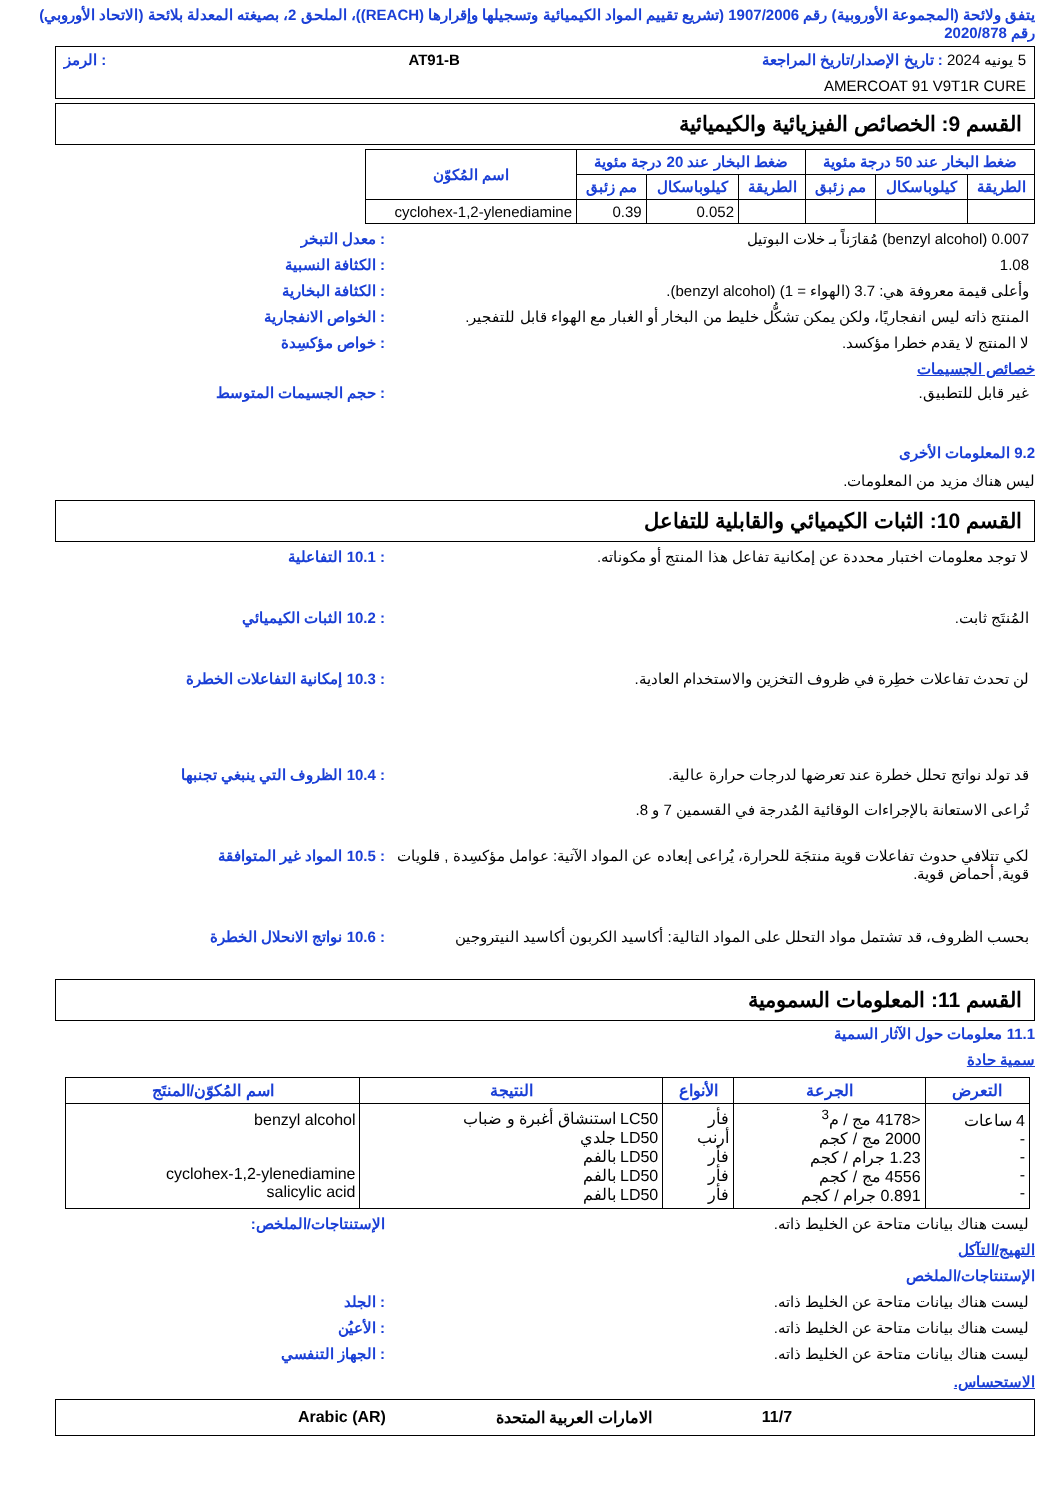يتفق ولائحة (المجموعة الأوروبية) رقم 1907/2006 (تشريع تقييم المواد الكيميائية وتسجيلها وإقرارها (REACH))، الملحق 2، بصيغته المعدلة بلائحة (الاتحاد الأوروبي) رقم 2020/878
5 يونيه 2024 : تاريخ الإصدار/تاريخ المراجعة AT91-B: الرمز
AMERCOAT 91 V9T1R CURE
القسم 9: الخصائص الفيزيائية والكيميائية
| ضغط البخار عند 50 درجة مئوية | | | ضغط البخار عند 20 درجة مئوية | | | اسم المُكوّن |
| --- | --- | --- | --- | --- | --- | --- |
| الطريقة | كيلوباسكال | مم زئبق | الطريقة | كيلوباسكال | مم زئبق | |
| | | | | 0.052 | 0.39 | cyclohex-1,2-ylenediamine |
0.007 (benzyl alcohol) مُقارَناً بـ خلات البوتيل: معدل التبخر
1.08: الكثافة النسبية
وأعلى قيمة معروفة هي: 3.7 (الهواء = 1) (benzyl alcohol).: الكثافة البخارية
المنتج ذاته ليس انفجاريًا، ولكن يمكن تشكُّل خليط من البخار أو الغبار مع الهواء قابل للتفجير.: الخواص الانفجارية
لا المنتج لا يقدم خطرا مؤكسد.: خواص مؤكسِدة
خصائص الجسيمات
غير قابل للتطبيق.: حجم الجسيمات المتوسط
9.2 المعلومات الأخرى
ليس هناك مزيد من المعلومات.
القسم 10: الثبات الكيميائي والقابلية للتفاعل
لا توجد معلومات اختبار محددة عن إمكانية تفاعل هذا المنتج أو مكوناته.: 10.1 التفاعلية
المُنتَج ثابت.: 10.2 الثبات الكيميائي
لن تحدث تفاعلات خطِرة في ظروف التخزين والاستخدام العادية.: 10.3 إمكانية التفاعلات الخطرة
قد تولد نواتج تحلل خطرة عند تعرضها لدرجات حرارة عالية.
تُراعى الاستعانة بالإجراءات الوقائية المُدرجة في القسمين 7 و 8.: 10.4 الظروف التي ينبغي تجنبها
لكي تتلافي حدوث تفاعلات قوية منتجَة للحرارة، يُراعى إبعاده عن المواد الآتية: عوامل مؤكسِدة , قلويات قوية, أحماض قوية.: 10.5 المواد غير المتوافقة
بحسب الظروف، قد تشتمل مواد التحلل على المواد التالية: أكاسيد الكربون أكاسيد النيتروجين: 10.6 نواتج الانحلال الخطرة
القسم 11: المعلومات السمومية
11.1 معلومات حول الآثار السمية
سمية حادة
| التعرض | الجرعة | الأنواع | النتيجة | اسم المُكوّن/المنتَج |
| --- | --- | --- | --- | --- |
| 4 ساعات - - - - | <4178 مج / م<sup>3</sup> 2000 مج / كجم 1.23 جرام / كجم 4556 مج / كجم 0.891 جرام / كجم | فأر أرنب فأر فأر فأر | LC50 استنشاق أغبرة و ضباب LD50 جلدي LD50 بالفم LD50 بالفم LD50 بالفم | benzyl alcohol cyclohex-1,2-ylenediamine salicylic acid |
ليست هناك بيانات متاحة عن الخليط ذاته. الإستنتاجات/الملخص:
التهيج/التآكل
الإستنتاجات/الملخص
ليست هناك بيانات متاحة عن الخليط ذاته.: الجلد
ليست هناك بيانات متاحة عن الخليط ذاته.: الأعيُن
ليست هناك بيانات متاحة عن الخليط ذاته.: الجهاز التنفسي
الاستحساس.
11/7 الامارات العربية المتحدة Arabic (AR)